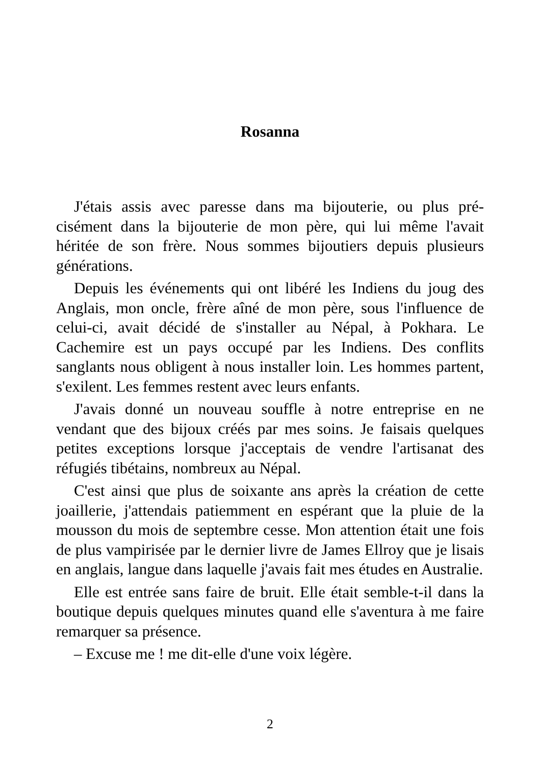Rosanna
J'étais assis avec paresse dans ma bijouterie, ou plus pré­cisément dans la bijouterie de mon père, qui lui même l'avait héritée de son frère. Nous sommes bijoutiers depuis plusieurs générations.
Depuis les événements qui ont libéré les Indiens du joug des Anglais, mon oncle, frère aîné de mon père, sous l'in­fluence de celui-ci, avait décidé de s'installer au Népal, à Pokhara. Le Cachemire est un pays occupé par les Indiens. Des conflits sanglants nous obligent à nous installer loin. Les hommes partent, s'exilent. Les femmes restent avec leurs enfants.
J'avais donné un nouveau souffle à notre entreprise en ne vendant que des bijoux créés par mes soins. Je faisais quelques petites exceptions lorsque j'acceptais de vendre l'artisanat des réfugiés tibétains, nombreux au Népal.
C'est ainsi que plus de soixante ans après la création de cette joaillerie, j'attendais patiemment en espérant que la pluie de la mousson du mois de septembre cesse. Mon attention était une fois de plus vampirisée par le dernier livre de James Ellroy que je lisais en anglais, langue dans laquelle j'avais fait mes études en Australie.
Elle est entrée sans faire de bruit. Elle était semble-t-il dans la boutique depuis quelques minutes quand elle s'aven­tura à me faire remarquer sa présence.
– Excuse me ! me dit-elle d'une voix légère.
2